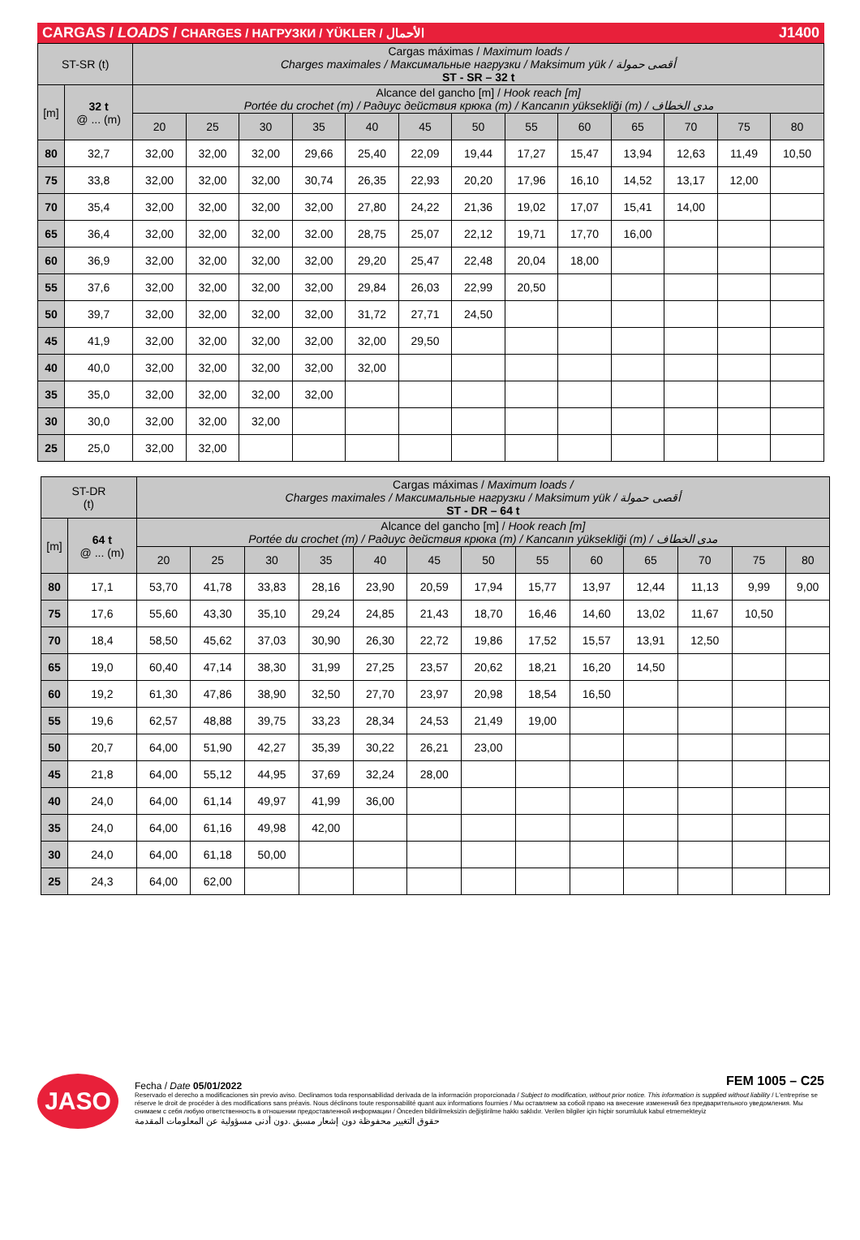CARGAS / LOADS / CHARGES / НАГРУЗКИ / YÜKLER / الأحمال J1400
| ST-SR (t) | | Cargas máximas / Maximum loads / Charges maximales / Максимальные нагрузки / Maksimum yük / أقصى حمولة ST - SR – 32 t | | | | | | | | | | | | |
| [m] | 32 t @ ... (m) | Alcance del gancho [m] / Hook reach [m] Portée du crochet (m) / Радиус действия крюка (m) / Kancanın yüksekliği (m) / مدى الخطاف | | | | | | | | | | | | |
| | | 20 | 25 | 30 | 35 | 40 | 45 | 50 | 55 | 60 | 65 | 70 | 75 | 80 |
| 80 | 32,7 | 32,00 | 32,00 | 32,00 | 29,66 | 25,40 | 22,09 | 19,44 | 17,27 | 15,47 | 13,94 | 12,63 | 11,49 | 10,50 |
| 75 | 33,8 | 32,00 | 32,00 | 32,00 | 30,74 | 26,35 | 22,93 | 20,20 | 17,96 | 16,10 | 14,52 | 13,17 | 12,00 | |
| 70 | 35,4 | 32,00 | 32,00 | 32,00 | 32,00 | 27,80 | 24,22 | 21,36 | 19,02 | 17,07 | 15,41 | 14,00 | | |
| 65 | 36,4 | 32,00 | 32,00 | 32,00 | 32.00 | 28,75 | 25,07 | 22,12 | 19,71 | 17,70 | 16,00 | | | |
| 60 | 36,9 | 32,00 | 32,00 | 32,00 | 32,00 | 29,20 | 25,47 | 22,48 | 20,04 | 18,00 | | | | |
| 55 | 37,6 | 32,00 | 32,00 | 32,00 | 32,00 | 29,84 | 26,03 | 22,99 | 20,50 | | | | | |
| 50 | 39,7 | 32,00 | 32,00 | 32,00 | 32,00 | 31,72 | 27,71 | 24,50 | | | | | | |
| 45 | 41,9 | 32,00 | 32,00 | 32,00 | 32,00 | 32,00 | 29,50 | | | | | | | |
| 40 | 40,0 | 32,00 | 32,00 | 32,00 | 32,00 | 32,00 | | | | | | | | |
| 35 | 35,0 | 32,00 | 32,00 | 32,00 | 32,00 | | | | | | | | | |
| 30 | 30,0 | 32,00 | 32,00 | 32,00 | | | | | | | | | | |
| 25 | 25,0 | 32,00 | 32,00 | | | | | | | | | | | |
| ST-DR (t) | | Cargas máximas / Maximum loads / Charges maximales / Максимальные нагрузки / Maksimum yük / أقصى حمولة ST - DR – 64 t | | | | | | | | | | | | |
| [m] | 64 t @ ... (m) | Alcance del gancho [m] / Hook reach [m] Portée du crochet (m) / Радиус действия крюка (m) / Kancanın yüksekliği (m) / مدى الخطاف | | | | | | | | | | | | |
| | | 20 | 25 | 30 | 35 | 40 | 45 | 50 | 55 | 60 | 65 | 70 | 75 | 80 |
| 80 | 17,1 | 53,70 | 41,78 | 33,83 | 28,16 | 23,90 | 20,59 | 17,94 | 15,77 | 13,97 | 12,44 | 11,13 | 9,99 | 9,00 |
| 75 | 17,6 | 55,60 | 43,30 | 35,10 | 29,24 | 24,85 | 21,43 | 18,70 | 16,46 | 14,60 | 13,02 | 11,67 | 10,50 | |
| 70 | 18,4 | 58,50 | 45,62 | 37,03 | 30,90 | 26,30 | 22,72 | 19,86 | 17,52 | 15,57 | 13,91 | 12,50 | | |
| 65 | 19,0 | 60,40 | 47,14 | 38,30 | 31,99 | 27,25 | 23,57 | 20,62 | 18,21 | 16,20 | 14,50 | | | |
| 60 | 19,2 | 61,30 | 47,86 | 38,90 | 32,50 | 27,70 | 23,97 | 20,98 | 18,54 | 16,50 | | | | |
| 55 | 19,6 | 62,57 | 48,88 | 39,75 | 33,23 | 28,34 | 24,53 | 21,49 | 19,00 | | | | | |
| 50 | 20,7 | 64,00 | 51,90 | 42,27 | 35,39 | 30,22 | 26,21 | 23,00 | | | | | | |
| 45 | 21,8 | 64,00 | 55,12 | 44,95 | 37,69 | 32,24 | 28,00 | | | | | | | |
| 40 | 24,0 | 64,00 | 61,14 | 49,97 | 41,99 | 36,00 | | | | | | | | |
| 35 | 24,0 | 64,00 | 61,16 | 49,98 | 42,00 | | | | | | | | | |
| 30 | 24,0 | 64,00 | 61,18 | 50,00 | | | | | | | | | | |
| 25 | 24,3 | 64,00 | 62,00 | | | | | | | | | | | |
JASO
Fecha / Date 05/01/2022 FEM 1005 – C25
Reservado el derecho a modificaciones sin previo aviso. Declinamos toda responsabilidad derivada de la información proporcionada / Subject to modification, without prior notice. This information is supplied without liability / L'entreprise se réserve le droit de procéder à des modifications sans préavis. Nous déclinons toute responsabilité quant aux informations fournies / Мы оставляем за собой право на внесение изменений без предварительного уведомления. Мы снимаем с себя любую ответственность в отношении предоставленной информации / Önceden bildirilmeksizin değiştirilme hakkı saklıdır. Verilen bilgiler için hiçbir sorumluluk kabul etmemekteyiz
حقوق التغيير محفوظة دون إشعار مسبق .دون أدنى مسؤولية عن المعلومات المقدمة